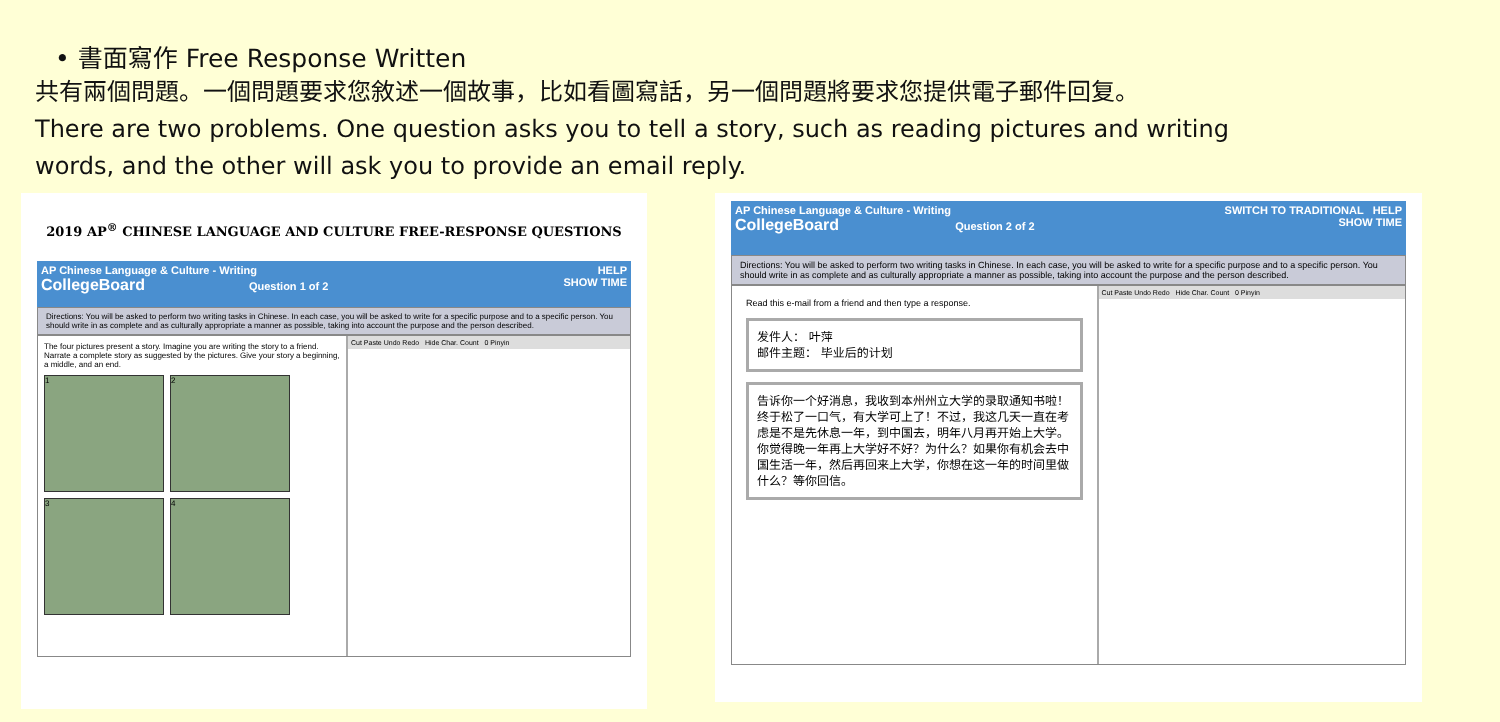• 書面寫作 Free Response Written
共有兩個問題。一個問題要求您敘述一個故事，比如看圖寫話，另一個問題將要求您提供電子郵件回复。
There are two problems. One question asks you to tell a story, such as reading pictures and writing
words, and the other will ask you to provide an email reply.
2019 AP<sup>®</sup> CHINESE LANGUAGE AND CULTURE FREE-RESPONSE QUESTIONS
AP Chinese Language & Culture - Writing HELP
CollegeBoard Question 1 of 2 SHOW TIME
Directions: You will be asked to perform two writing tasks in Chinese. In each case, you will be asked to write for a specific purpose and to a specific person. You should write in as complete and as culturally appropriate a manner as possible, taking into account the purpose and the person described.
The four pictures present a story. Imagine you are writing the story to a friend. Narrate a complete story as suggested by the pictures. Give your story a beginning, a middle, and an end.
1
2
3
4
Cut Paste Undo Redo Hide Char. Count 0 Pinyin
AP Chinese Language & Culture - Writing SWITCH TO TRADITIONAL HELP
CollegeBoard Question 2 of 2 SHOW TIME
Directions: You will be asked to perform two writing tasks in Chinese. In each case, you will be asked to write for a specific purpose and to a specific person. You should write in as complete and as culturally appropriate a manner as possible, taking into account the purpose and the person described.
Read this e-mail from a friend and then type a response.
发件人： 叶萍
邮件主题： 毕业后的计划
告诉你一个好消息，我收到本州州立大学的录取通知书啦！终于松了一口气，有大学可上了！不过，我这几天一直在考虑是不是先休息一年，到中国去，明年八月再开始上大学。你觉得晚一年再上大学好不好？为什么？如果你有机会去中国生活一年，然后再回来上大学，你想在这一年的时间里做什么？等你回信。
Cut Paste Undo Redo Hide Char. Count 0 Pinyin